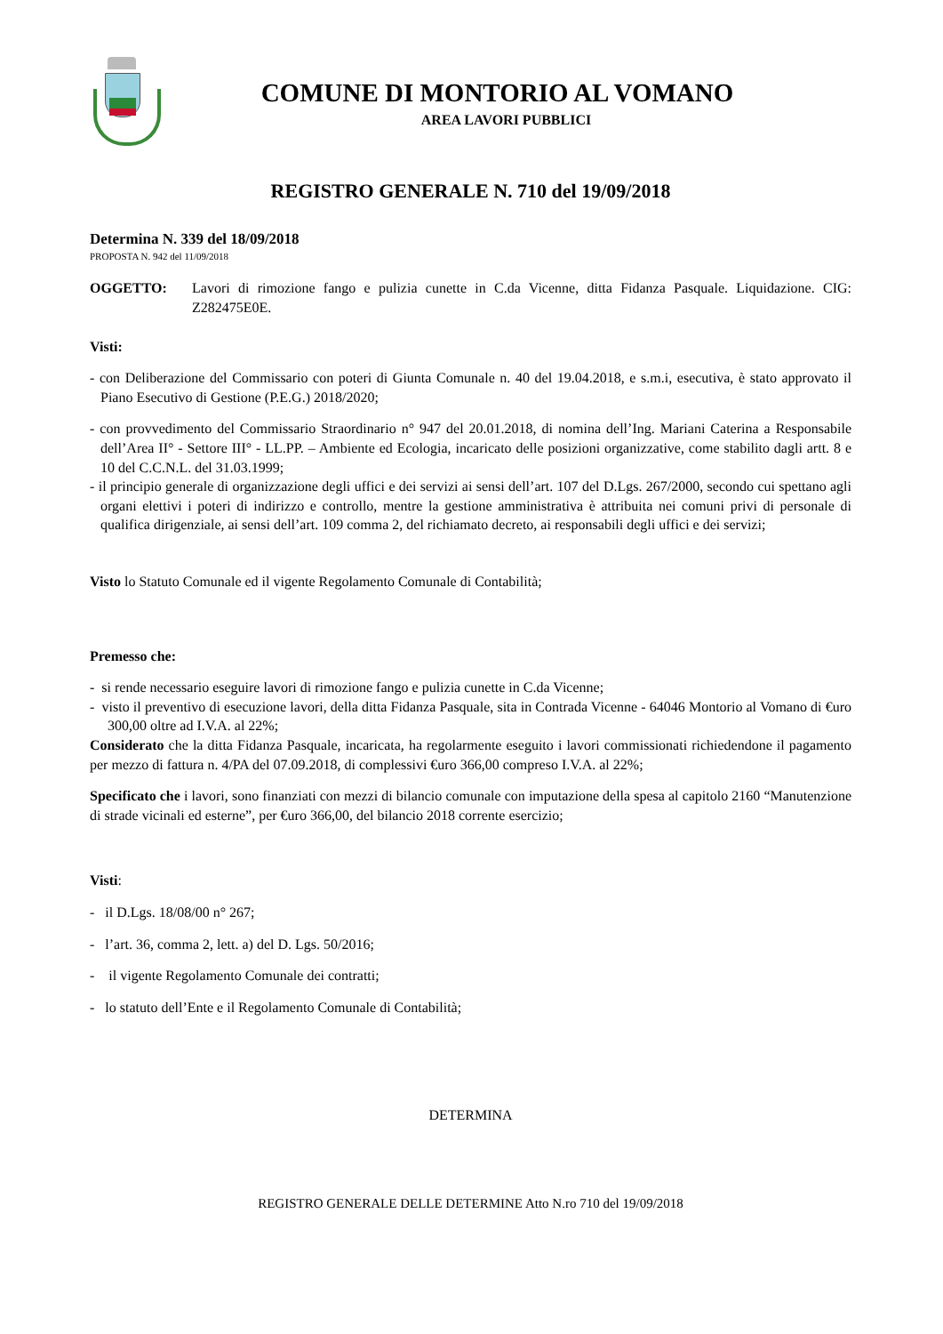COMUNE DI MONTORIO AL VOMANO
AREA LAVORI PUBBLICI
REGISTRO GENERALE N. 710 del 19/09/2018
Determina N. 339 del 18/09/2018
PROPOSTA N. 942 del 11/09/2018
OGGETTO: Lavori di rimozione fango e pulizia cunette in C.da Vicenne, ditta Fidanza Pasquale. Liquidazione. CIG: Z282475E0E.
Visti:
- con Deliberazione del Commissario con poteri di Giunta Comunale n. 40 del 19.04.2018, e s.m.i, esecutiva, è stato approvato il Piano Esecutivo di Gestione (P.E.G.) 2018/2020;
- con provvedimento del Commissario Straordinario n° 947 del 20.01.2018, di nomina dell’Ing. Mariani Caterina a Responsabile dell’Area II° - Settore III° - LL.PP. – Ambiente ed Ecologia, incaricato delle posizioni organizzative, come stabilito dagli artt. 8 e 10 del C.C.N.L. del 31.03.1999;
- il principio generale di organizzazione degli uffici e dei servizi ai sensi dell’art. 107 del D.Lgs. 267/2000, secondo cui spettano agli organi elettivi i poteri di indirizzo e controllo, mentre la gestione amministrativa è attribuita nei comuni privi di personale di qualifica dirigenziale, ai sensi dell’art. 109 comma 2, del richiamato decreto, ai responsabili degli uffici e dei servizi;
Visto lo Statuto Comunale ed il vigente Regolamento Comunale di Contabilità;
Premesso che:
- si rende necessario eseguire lavori di rimozione fango e pulizia cunette in C.da Vicenne;
- visto il preventivo di esecuzione lavori, della ditta Fidanza Pasquale, sita in Contrada Vicenne - 64046 Montorio al Vomano di €uro 300,00 oltre ad I.V.A. al 22%;
Considerato che la ditta Fidanza Pasquale, incaricata, ha regolarmente eseguito i lavori commissionati richiedendone il pagamento per mezzo di fattura n. 4/PA del 07.09.2018, di complessivi €uro 366,00 compreso I.V.A. al 22%;
Specificato che i lavori, sono finanziati con mezzi di bilancio comunale con imputazione della spesa al capitolo 2160 “Manutenzione di strade vicinali ed esterne”, per €uro 366,00, del bilancio 2018 corrente esercizio;
Visti:
- il D.Lgs. 18/08/00 n° 267;
- l’art. 36, comma 2, lett. a) del D. Lgs. 50/2016;
- il vigente Regolamento Comunale dei contratti;
- lo statuto dell’Ente e il Regolamento Comunale di Contabilità;
DETERMINA
REGISTRO GENERALE DELLE DETERMINE Atto N.ro 710 del 19/09/2018